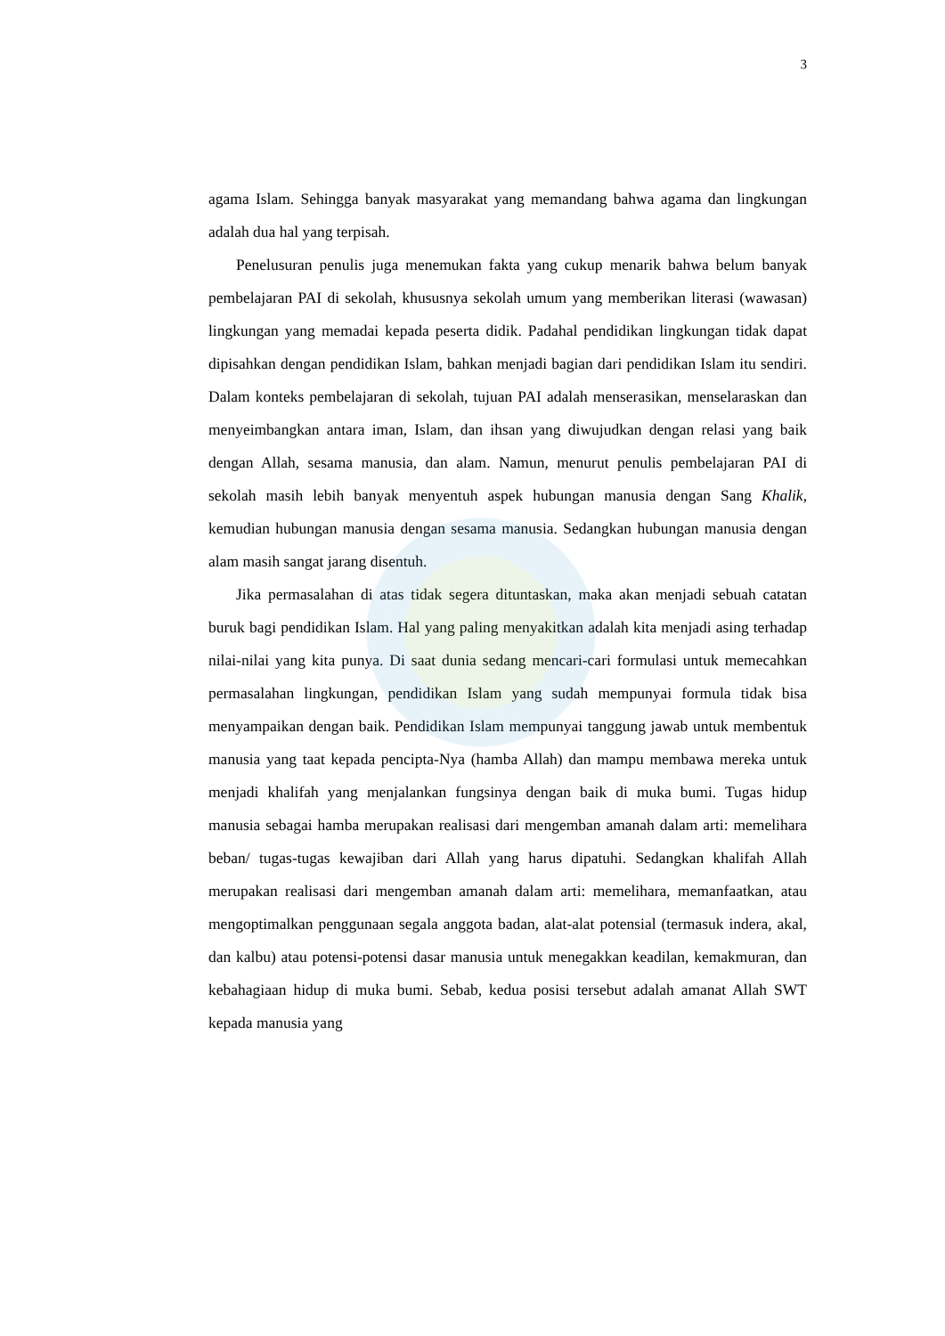3
agama Islam. Sehingga banyak masyarakat yang memandang bahwa agama dan lingkungan adalah dua hal yang terpisah.
Penelusuran penulis juga menemukan fakta yang cukup menarik bahwa belum banyak pembelajaran PAI di sekolah, khususnya sekolah umum yang memberikan literasi (wawasan) lingkungan yang memadai kepada peserta didik. Padahal pendidikan lingkungan tidak dapat dipisahkan dengan pendidikan Islam, bahkan menjadi bagian dari pendidikan Islam itu sendiri. Dalam konteks pembelajaran di sekolah, tujuan PAI adalah menserasikan, menselaraskan dan menyeimbangkan antara iman, Islam, dan ihsan yang diwujudkan dengan relasi yang baik dengan Allah, sesama manusia, dan alam. Namun, menurut penulis pembelajaran PAI di sekolah masih lebih banyak menyentuh aspek hubungan manusia dengan Sang Khalik, kemudian hubungan manusia dengan sesama manusia. Sedangkan hubungan manusia dengan alam masih sangat jarang disentuh.
Jika permasalahan di atas tidak segera dituntaskan, maka akan menjadi sebuah catatan buruk bagi pendidikan Islam. Hal yang paling menyakitkan adalah kita menjadi asing terhadap nilai-nilai yang kita punya. Di saat dunia sedang mencari-cari formulasi untuk memecahkan permasalahan lingkungan, pendidikan Islam yang sudah mempunyai formula tidak bisa menyampaikan dengan baik. Pendidikan Islam mempunyai tanggung jawab untuk membentuk manusia yang taat kepada pencipta-Nya (hamba Allah) dan mampu membawa mereka untuk menjadi khalifah yang menjalankan fungsinya dengan baik di muka bumi. Tugas hidup manusia sebagai hamba merupakan realisasi dari mengemban amanah dalam arti: memelihara beban/ tugas-tugas kewajiban dari Allah yang harus dipatuhi. Sedangkan khalifah Allah merupakan realisasi dari mengemban amanah dalam arti: memelihara, memanfaatkan, atau mengoptimalkan penggunaan segala anggota badan, alat-alat potensial (termasuk indera, akal, dan kalbu) atau potensi-potensi dasar manusia untuk menegakkan keadilan, kemakmuran, dan kebahagiaan hidup di muka bumi. Sebab, kedua posisi tersebut adalah amanat Allah SWT kepada manusia yang